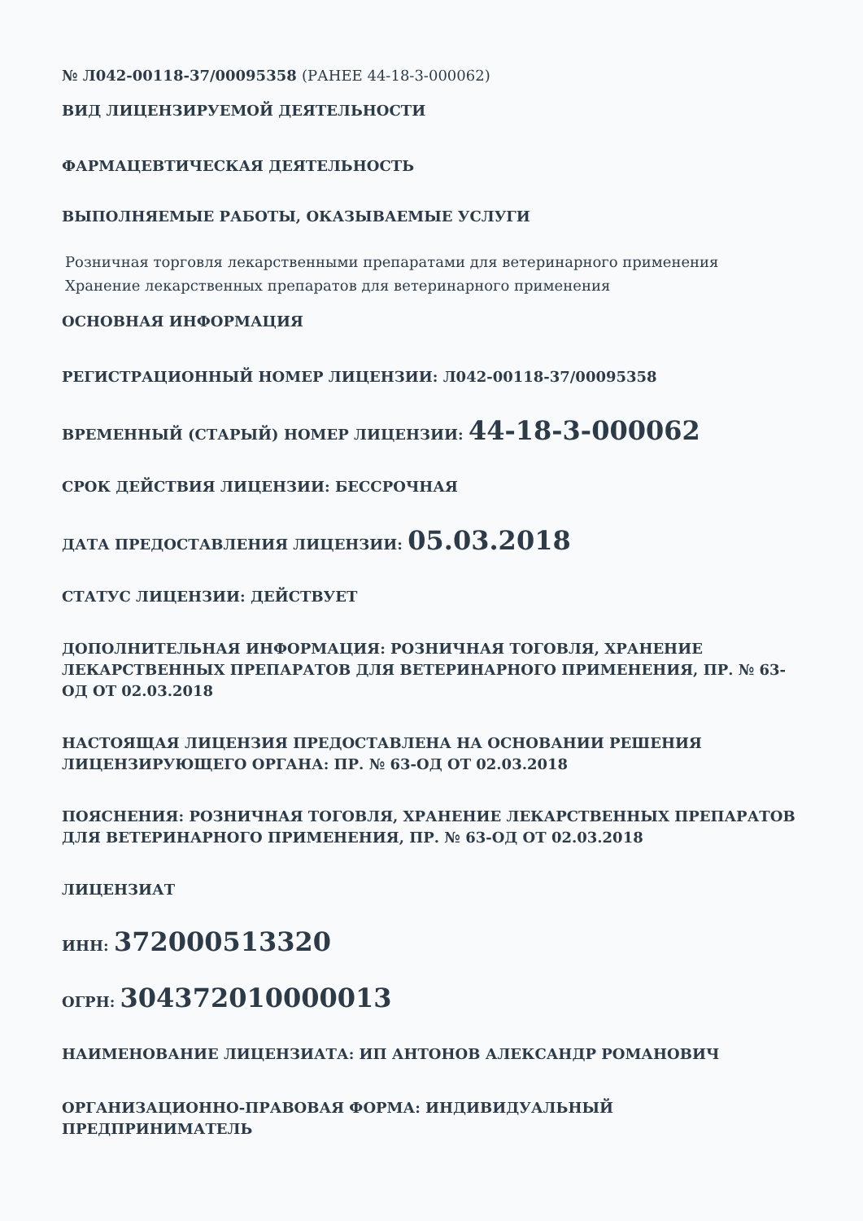№ Л042-00118-37/00095358 (РАНЕЕ 44-18-3-000062)
ВИД ЛИЦЕНЗИРУЕМОЙ ДЕЯТЕЛЬНОСТИ
ФАРМАЦЕВТИЧЕСКАЯ ДЕЯТЕЛЬНОСТЬ
ВЫПОЛНЯЕМЫЕ РАБОТЫ, ОКАЗЫВАЕМЫЕ УСЛУГИ
Розничная торговля лекарственными препаратами для ветеринарного применения
Хранение лекарственных препаратов для ветеринарного применения
ОСНОВНАЯ ИНФОРМАЦИЯ
РЕГИСТРАЦИОННЫЙ НОМЕР ЛИЦЕНЗИИ: Л042-00118-37/00095358
ВРЕМЕННЫЙ (СТАРЫЙ) НОМЕР ЛИЦЕНЗИИ: 44-18-3-000062
СРОК ДЕЙСТВИЯ ЛИЦЕНЗИИ: БЕССРОЧНАЯ
ДАТА ПРЕДОСТАВЛЕНИЯ ЛИЦЕНЗИИ: 05.03.2018
СТАТУС ЛИЦЕНЗИИ: ДЕЙСТВУЕТ
ДОПОЛНИТЕЛЬНАЯ ИНФОРМАЦИЯ: РОЗНИЧНАЯ ТОГОВЛЯ, ХРАНЕНИЕ ЛЕКАРСТВЕННЫХ ПРЕПАРАТОВ ДЛЯ ВЕТЕРИНАРНОГО ПРИМЕНЕНИЯ, ПР. № 63-ОД ОТ 02.03.2018
НАСТОЯЩАЯ ЛИЦЕНЗИЯ ПРЕДОСТАВЛЕНА НА ОСНОВАНИИ РЕШЕНИЯ ЛИЦЕНЗИРУЮЩЕГО ОРГАНА: ПР. № 63-ОД ОТ 02.03.2018
ПОЯСНЕНИЯ: РОЗНИЧНАЯ ТОГОВЛЯ, ХРАНЕНИЕ ЛЕКАРСТВЕННЫХ ПРЕПАРАТОВ ДЛЯ ВЕТЕРИНАРНОГО ПРИМЕНЕНИЯ, ПР. № 63-ОД ОТ 02.03.2018
ЛИЦЕНЗИАТ
ИНН: 372000513320
ОГРН: 304372010000013
НАИМЕНОВАНИЕ ЛИЦЕНЗИАТА: ИП АНТОНОВ АЛЕКСАНДР РОМАНОВИЧ
ОРГАНИЗАЦИОННО-ПРАВОВАЯ ФОРМА: ИНДИВИДУАЛЬНЫЙ ПРЕДПРИНИМАТЕЛЬ